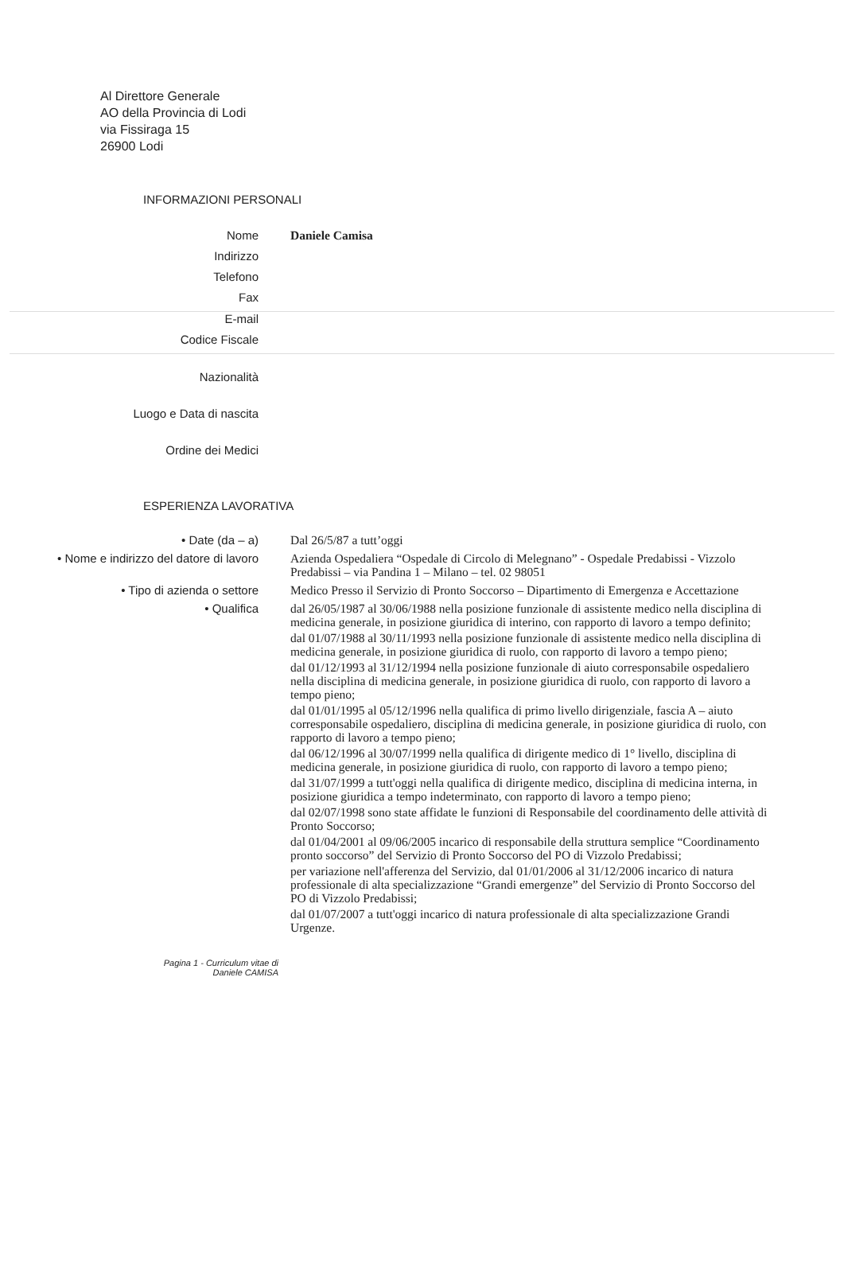Al Direttore Generale
AO della Provincia di Lodi
via Fissiraga 15
26900 Lodi
INFORMAZIONI PERSONALI
Nome
Daniele Camisa
Indirizzo
Telefono
Fax
E-mail
Codice Fiscale
Nazionalità
Luogo e Data di nascita
Ordine dei Medici
ESPERIENZA LAVORATIVA
• Date (da – a)
Dal 26/5/87 a tutt’oggi
• Nome e indirizzo del datore di lavoro
Azienda Ospedaliera “Ospedale di Circolo di Melegnano” - Ospedale Predabissi - Vizzolo Predabissi – via Pandina 1 – Milano – tel. 02 98051
• Tipo di azienda o settore
Medico Presso il Servizio di Pronto Soccorso – Dipartimento di Emergenza e Accettazione
• Qualifica
dal 26/05/1987 al 30/06/1988 nella posizione funzionale di assistente medico nella disciplina di medicina generale, in posizione giuridica di interino, con rapporto di lavoro a tempo definito;
dal 01/07/1988 al 30/11/1993 nella posizione funzionale di assistente medico nella disciplina di medicina generale, in posizione giuridica di ruolo, con rapporto di lavoro a tempo pieno;
dal 01/12/1993 al 31/12/1994 nella posizione funzionale di aiuto corresponsabile ospedaliero nella disciplina di medicina generale, in posizione giuridica di ruolo, con rapporto di lavoro a tempo pieno;
dal 01/01/1995 al 05/12/1996 nella qualifica di primo livello dirigenziale, fascia A – aiuto corresponsabile ospedaliero, disciplina di medicina generale, in posizione giuridica di ruolo, con rapporto di lavoro a tempo pieno;
dal 06/12/1996 al 30/07/1999 nella qualifica di dirigente medico di 1° livello, disciplina di medicina generale, in posizione giuridica di ruolo, con rapporto di lavoro a tempo pieno;
dal 31/07/1999 a tutt'oggi nella qualifica di dirigente medico, disciplina di medicina interna, in posizione giuridica a tempo indeterminato, con rapporto di lavoro a tempo pieno;
dal 02/07/1998 sono state affidate le funzioni di Responsabile del coordinamento delle attività di Pronto Soccorso;
dal 01/04/2001 al 09/06/2005 incarico di responsabile della struttura semplice “Coordinamento pronto soccorso” del Servizio di Pronto Soccorso del PO di Vizzolo Predabissi;
per variazione nell'afferenza del Servizio, dal 01/01/2006 al 31/12/2006 incarico di natura professionale di alta specializzazione “Grandi emergenze” del Servizio di Pronto Soccorso del PO di Vizzolo Predabissi;
dal 01/07/2007 a tutt'oggi incarico di natura professionale di alta specializzazione Grandi Urgenze.
Pagina 1 - Curriculum vitae di
Daniele CAMISA